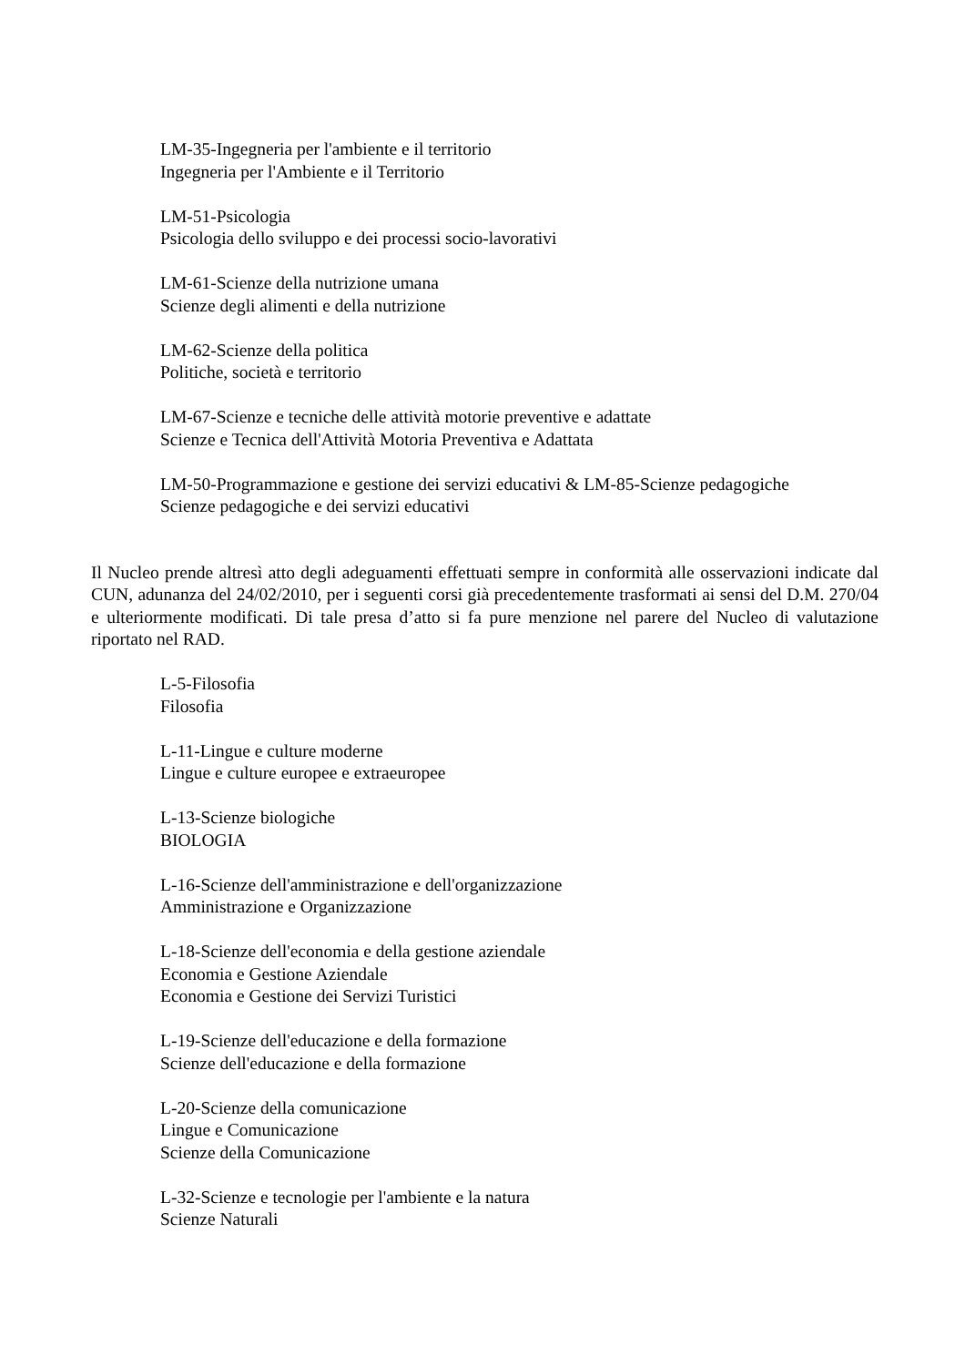LM-35-Ingegneria per l'ambiente e il territorio
Ingegneria per l'Ambiente e il Territorio
LM-51-Psicologia
Psicologia dello sviluppo e dei processi socio-lavorativi
LM-61-Scienze della nutrizione umana
Scienze degli alimenti e della nutrizione
LM-62-Scienze della politica
Politiche, società e territorio
LM-67-Scienze e tecniche delle attività motorie preventive e adattate
Scienze e Tecnica dell'Attività Motoria Preventiva e Adattata
LM-50-Programmazione e gestione dei servizi educativi & LM-85-Scienze pedagogiche
Scienze pedagogiche e dei servizi educativi
Il Nucleo prende altresì atto degli adeguamenti effettuati sempre in conformità alle osservazioni indicate dal CUN, adunanza del 24/02/2010, per i seguenti corsi già precedentemente trasformati ai sensi del D.M. 270/04 e ulteriormente modificati. Di tale presa d’atto si fa pure menzione nel parere del Nucleo di valutazione riportato nel RAD.
L-5-Filosofia
Filosofia
L-11-Lingue e culture moderne
Lingue e culture europee e extraeuropee
L-13-Scienze biologiche
BIOLOGIA
L-16-Scienze dell'amministrazione e dell'organizzazione
Amministrazione e Organizzazione
L-18-Scienze dell'economia e della gestione aziendale
Economia e Gestione Aziendale
Economia e Gestione dei Servizi Turistici
L-19-Scienze dell'educazione e della formazione
Scienze dell'educazione e della formazione
L-20-Scienze della comunicazione
Lingue e Comunicazione
Scienze della Comunicazione
L-32-Scienze e tecnologie per l'ambiente e la natura
Scienze Naturali